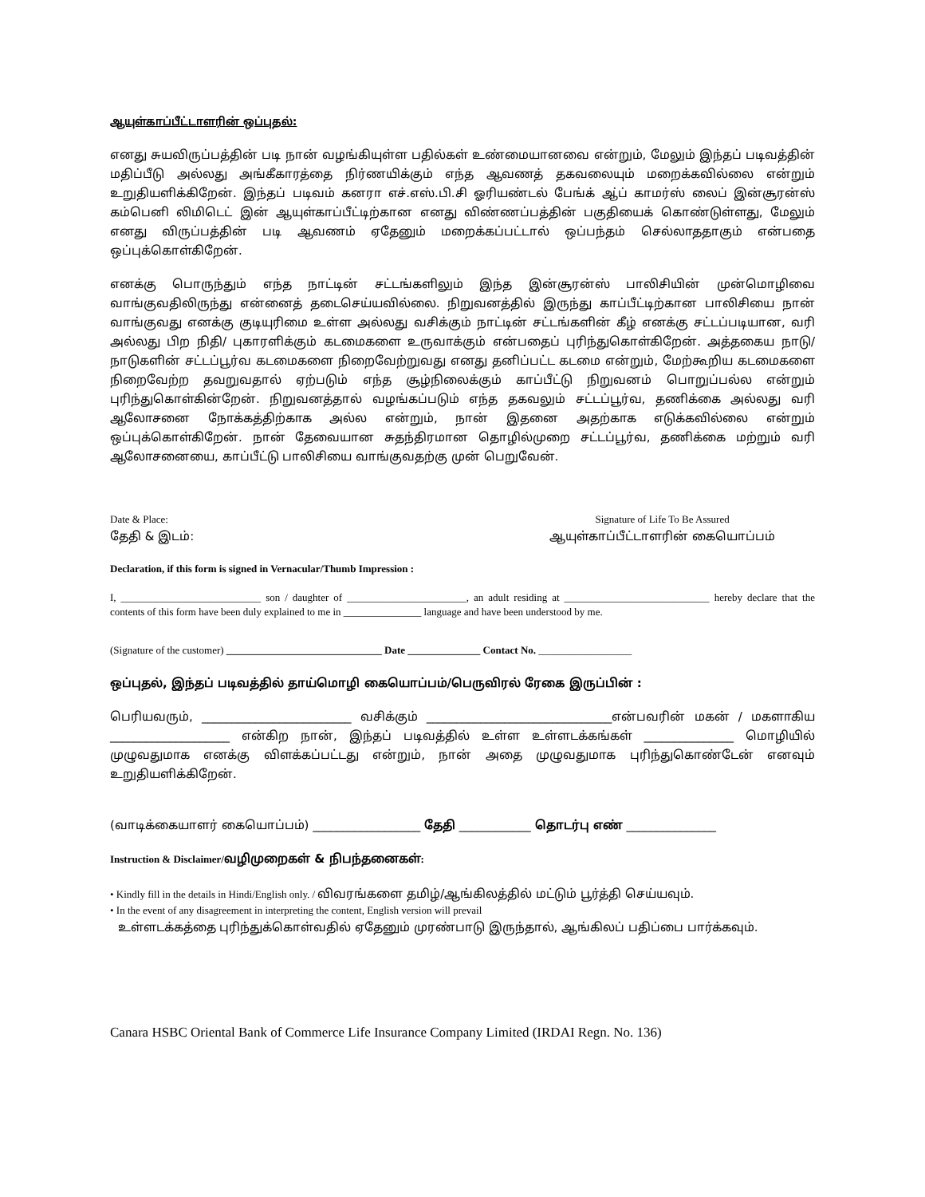ஆயுள்காப்பீட்டாளரின் ஒப்புதல்:
எனது சுயவிருப்பத்தின் படி நான் வழங்கியுள்ள பதில்கள் உண்மையானவை என்றும், மேலும் இந்தப் படிவத்தின் மதிப்பீடு அல்லது அங்கீகாரத்தை நிர்ணயிக்கும் எந்த ஆவணத் தகவலையும் மறைக்கவில்லை என்றும் உறுதியளிக்கிறேன். இந்தப் படிவம் கனரா எச்.எஸ்.பி.சி ஓரியண்டல் பேங்க் ஆ்ப் காமர்ஸ் லைப் இன்சூரன்ஸ் கம்பெனி லிமிடெட் இன் ஆயுள்காப்பீட்டிற்கான எனது விண்ணப்பத்தின் பகுதியைக் கொண்டுள்ளது, மேலும் எனது விருப்பத்தின் படி ஆவணம் ஏதேனும் மறைக்கப்பட்டால் ஒப்பந்தம் செல்லாததாகும் என்பதை ஒப்புக்கொள்கிறேன்.
எனக்கு பொருந்தும் எந்த நாட்டின் சட்டங்களிலும் இந்த இன்சூரன்ஸ் பாலிசியின் முன்மொழிவை வாங்குவதிலிருந்து என்னைத் தடைசெய்யவில்லை. நிறுவனத்தில் இருந்து காப்பீட்டிற்கான பாலிசியை நான் வாங்குவது எனக்கு குடியுரிமை உள்ள அல்லது வசிக்கும் நாட்டின் சட்டங்களின் கீழ் எனக்கு சட்டப்படியான, வரி அல்லது பிற நிதி/ புகாரளிக்கும் கடமைகளை உருவாக்கும் என்பதைப் புரிந்துகொள்கிறேன். அத்தகைய நாடு/நாடுகளின் சட்டப்பூர்வ கடமைகளை நிறைவேற்றுவது எனது தனிப்பட்ட கடமை என்றும், மேற்கூறிய கடமைகளை நிறைவேற்ற தவறுவதால் ஏற்படும் எந்த சூழ்நிலைக்கும் காப்பீட்டு நிறுவனம் பொறுப்பல்ல என்றும் புரிந்துகொள்கின்றேன். நிறுவனத்தால் வழங்கப்படும் எந்த தகவலும் சட்டப்பூர்வ, தணிக்கை அல்லது வரி ஆலோசனை நோக்கத்திற்காக அல்ல என்றும், நான் இதனை அதற்காக எடுக்கவில்லை என்றும் ஒப்புக்கொள்கிறேன். நான் தேவையான சுதந்திரமான தொழில்முறை சட்டப்பூர்வ, தணிக்கை மற்றும் வரி ஆலோசனையை, காப்பீட்டு பாலிசியை வாங்குவதற்கு முன் பெறுவேன்.
Date & Place:
தேதி & இடம்:
Signature of Life To Be Assured
ஆயுள்காப்பீட்டாளரின் கையொப்பம்
Declaration, if this form is signed in Vernacular/Thumb Impression :
I, ___________________________ son / daughter of _______________________, an adult residing at ____________________________ hereby declare that the contents of this form have been duly explained to me in _______________ language and have been understood by me.
(Signature of the customer) ______________________________ Date ______________ Contact No. __________________
ஒப்புதல், இந்தப் படிவத்தில் தாய்மொழி கையொப்பம்/பெருவிரல் ரேகை இருப்பின் :
பெரியவரும், _________________________ வசிக்கும் _______________________________என்பவரின் மகன் / மகளாகிய ____________________ என்கிற நான், இந்தப் படிவத்தில் உள்ள உள்ளடக்கங்கள் _______________ மொழியில் முழுவதுமாக எனக்கு விளக்கப்பட்டது என்றும், நான் அதை முழுவதுமாக புரிந்துகொண்டேன் எனவும் உறுதியளிக்கிறேன்.
(வாடிக்கையாளர் கையொப்பம்) __________________ தேதி ____________ தொடர்பு எண் _______________
Instruction & Disclaimer/வழிமுறைகள் & நிபந்தனைகள்:
• Kindly fill in the details in Hindi/English only. / விவரங்களை தமிழ்/ஆங்கிலத்தில் மட்டும் பூர்த்தி செய்யவும்.
• In the event of any disagreement in interpreting the content, English version will prevail
உள்ளடக்கத்தை புரிந்துக்கொள்வதில் ஏதேனும் முரண்பாடு இருந்தால், ஆங்கிலப் பதிப்பை பார்க்கவும்.
Canara HSBC Oriental Bank of Commerce Life Insurance Company Limited (IRDAI Regn. No. 136)